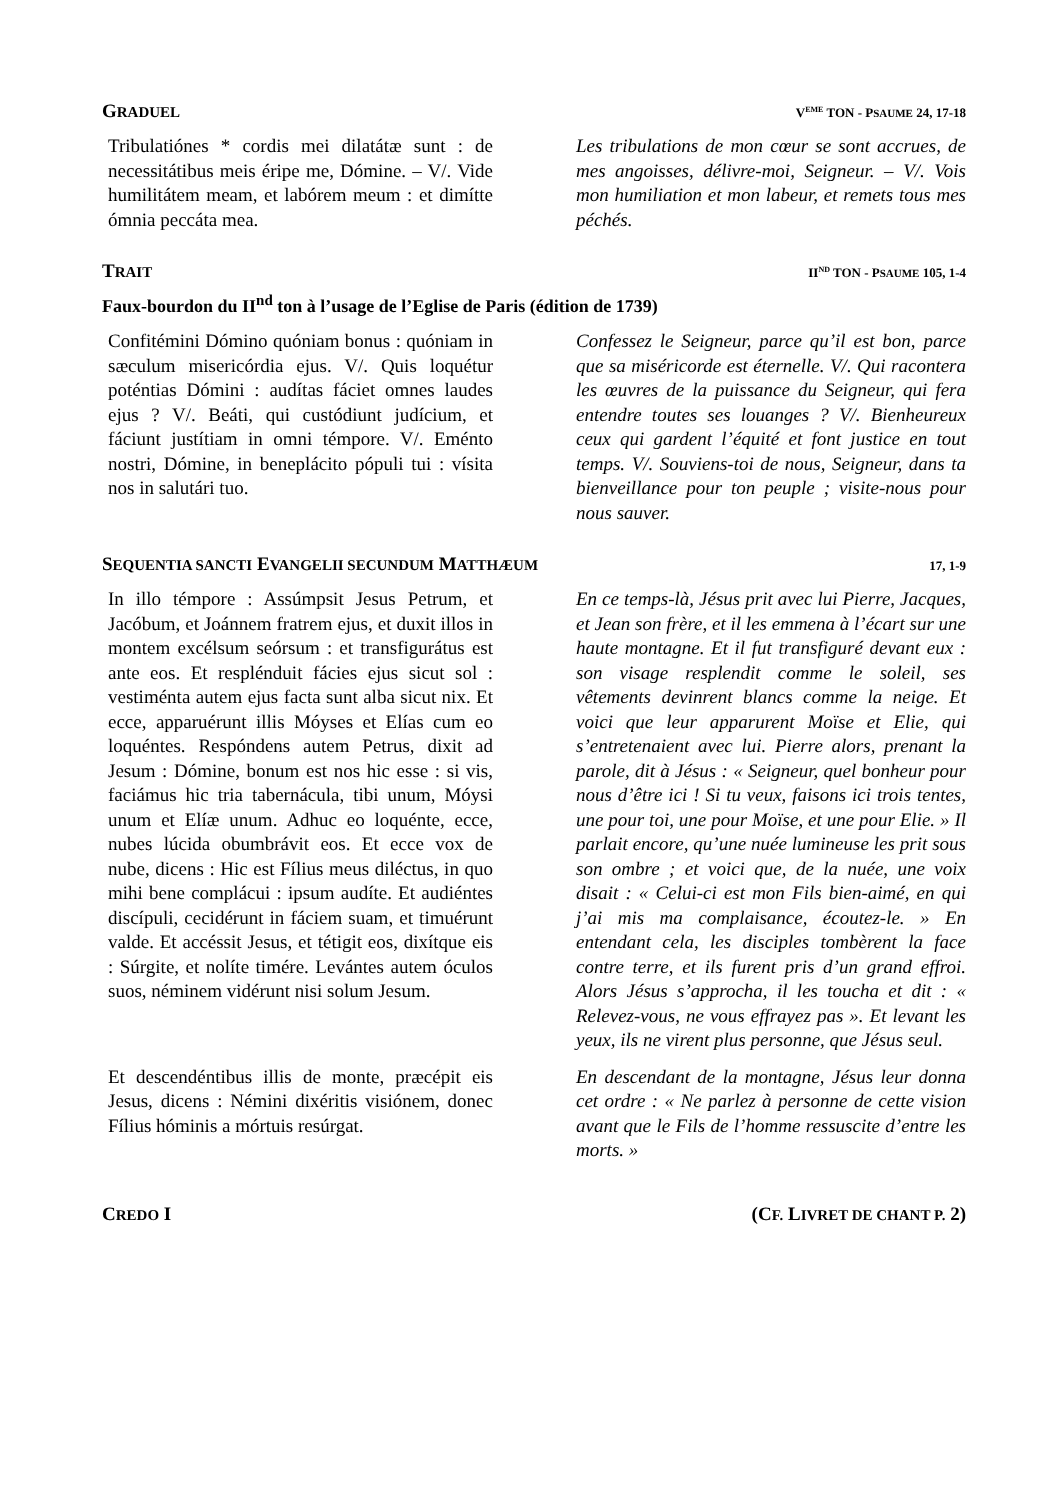GRADUEL V<sup>EME</sup> TON - PSAUME 24, 17-18
Tribulatiónes * cordis mei dilatátæ sunt : de necessitátibus meis éripe me, Dómine. – V/. Vide humilitátem meam, et labórem meum : et dimítte ómnia peccáta mea.
Les tribulations de mon cœur se sont accrues, de mes angoisses, délivre-moi, Seigneur. – V/. Vois mon humiliation et mon labeur, et remets tous mes péchés.
TRAIT II<sup>ND</sup> TON - PSAUME 105, 1-4
Faux-bourdon du II<sup>nd</sup> ton à l’usage de l’Eglise de Paris (édition de 1739)
Confitémini Dómino quóniam bonus : quóniam in sæculum misericórdia ejus. V/. Quis loquétur poténtias Dómini : audítas fáciet omnes laudes ejus ? V/. Beáti, qui custódiunt judícium, et fáciunt justítiam in omni témpore. V/. Eménto nostri, Dómine, in beneplácito pópuli tui : vísita nos in salutári tuo.
Confessez le Seigneur, parce qu’il est bon, parce que sa miséricorde est éternelle. V/. Qui racontera les œuvres de la puissance du Seigneur, qui fera entendre toutes ses louanges ? V/. Bienheureux ceux qui gardent l’équité et font justice en tout temps. V/. Souviens-toi de nous, Seigneur, dans ta bienveillance pour ton peuple ; visite-nous pour nous sauver.
SEQUENTIA SANCTI EVANGELII SECUNDUM MATTHÆUM 17, 1-9
In illo témpore : Assúmpsit Jesus Petrum, et Jacóbum, et Joánnem fratrem ejus, et duxit illos in montem excélsum seórsum : et transfigurátus est ante eos. Et resplénduit fácies ejus sicut sol : vestiménta autem ejus facta sunt alba sicut nix. Et ecce, apparuérunt illis Móyses et Elías cum eo loquéntes. Respóndens autem Petrus, dixit ad Jesum : Dómine, bonum est nos hic esse : si vis, faciámus hic tria tabernácula, tibi unum, Móysi unum et Elíæ unum. Adhuc eo loquénte, ecce, nubes lúcida obumbrávit eos. Et ecce vox de nube, dicens : Hic est Fílius meus diléctus, in quo mihi bene complácui : ipsum audíte. Et audiéntes discípuli, cecidérunt in fáciem suam, et timuérunt valde. Et accéssit Jesus, et tétigit eos, dixítque eis : Súrgite, et nolíte timére. Levántes autem óculos suos, néminem vidérunt nisi solum Jesum.
En ce temps-là, Jésus prit avec lui Pierre, Jacques, et Jean son frère, et il les emmena à l’écart sur une haute montagne. Et il fut transfiguré devant eux : son visage resplendit comme le soleil, ses vêtements devinrent blancs comme la neige. Et voici que leur apparurent Moïse et Elie, qui s’entretenaient avec lui. Pierre alors, prenant la parole, dit à Jésus : « Seigneur, quel bonheur pour nous d’être ici ! Si tu veux, faisons ici trois tentes, une pour toi, une pour Moïse, et une pour Elie. » Il parlait encore, qu’une nuée lumineuse les prit sous son ombre ; et voici que, de la nuée, une voix disait : « Celui-ci est mon Fils bien-aimé, en qui j’ai mis ma complaisance, écoutez-le. » En entendant cela, les disciples tombèrent la face contre terre, et ils furent pris d’un grand effroi. Alors Jésus s’approcha, il les toucha et dit : « Relevez-vous, ne vous effrayez pas ». Et levant les yeux, ils ne virent plus personne, que Jésus seul.
Et descendéntibus illis de monte, præcépit eis Jesus, dicens : Némini dixéritis visiónem, donec Fílius hóminis a mórtuis resúrgat.
En descendant de la montagne, Jésus leur donna cet ordre : « Ne parlez à personne de cette vision avant que le Fils de l’homme ressuscite d’entre les morts. »
CREDO I (CF. LIVRET DE CHANT P. 2)